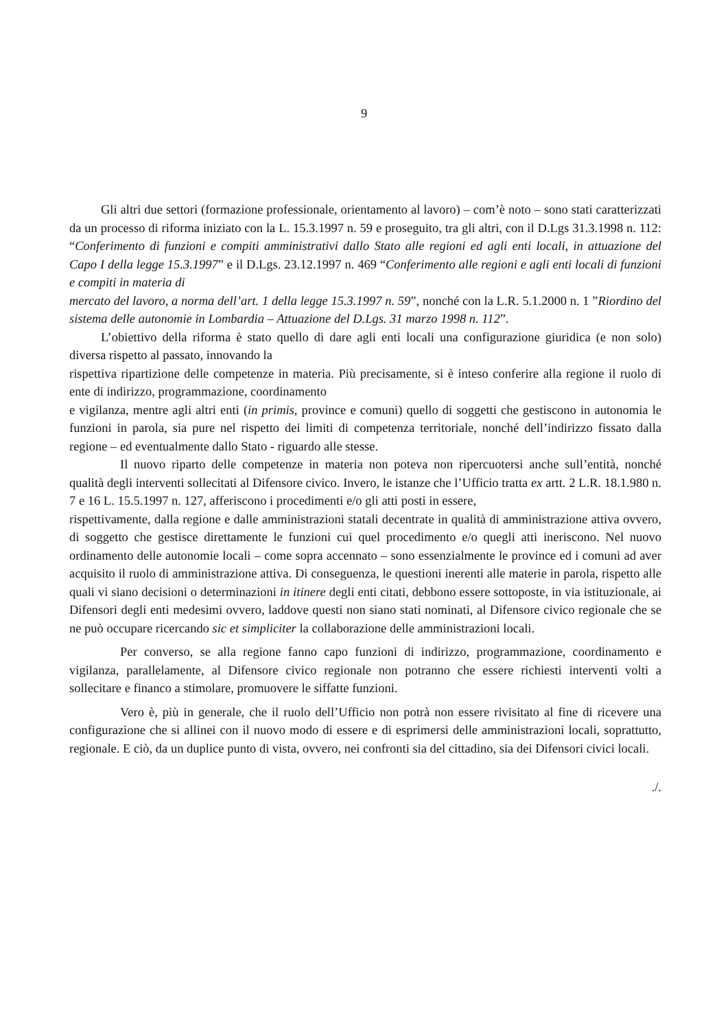9
Gli altri due settori (formazione professionale, orientamento al lavoro) – com’è noto – sono stati caratterizzati da un processo di riforma iniziato con la L. 15.3.1997 n. 59 e proseguito, tra gli altri, con il D.Lgs 31.3.1998 n. 112: “Conferimento di funzioni e compiti amministrativi dallo Stato alle regioni ed agli enti locali, in attuazione del Capo I della legge 15.3.1997” e il D.Lgs. 23.12.1997 n. 469 “Conferimento alle regioni e agli enti locali di funzioni e compiti in materia di
mercato del lavoro, a norma dell’art. 1 della legge 15.3.1997 n. 59”, nonché con la L.R. 5.1.2000 n. 1 ”Riordino del sistema delle autonomie in Lombardia – Attuazione del D.Lgs. 31 marzo 1998 n. 112”.
L’obiettivo della riforma è stato quello di dare agli enti locali una configurazione giuridica (e non solo) diversa rispetto al passato, innovando la
rispettiva ripartizione delle competenze in materia. Più precisamente, si è inteso conferire alla regione il ruolo di ente di indirizzo, programmazione, coordinamento
e vigilanza, mentre agli altri enti (in primis, province e comuni) quello di soggetti che gestiscono in autonomia le funzioni in parola, sia pure nel rispetto dei limiti di competenza territoriale, nonché dell’indirizzo fissato dalla regione – ed eventualmente dallo Stato - riguardo alle stesse.
Il nuovo riparto delle competenze in materia non poteva non ripercuotersi anche sull’entità, nonché qualità degli interventi sollecitati al Difensore civico. Invero, le istanze che l’Ufficio tratta ex artt. 2 L.R. 18.1.980 n. 7 e 16 L. 15.5.1997 n. 127, afferiscono i procedimenti e/o gli atti posti in essere,
rispettivamente, dalla regione e dalle amministrazioni statali decentrate in qualità di amministrazione attiva ovvero, di soggetto che gestisce direttamente le funzioni cui quel procedimento e/o quegli atti ineriscono. Nel nuovo ordinamento delle autonomie locali – come sopra accennato – sono essenzialmente le province ed i comuni ad aver acquisito il ruolo di amministrazione attiva. Di conseguenza, le questioni inerenti alle materie in parola, rispetto alle quali vi siano decisioni o determinazioni in itinere degli enti citati, debbono essere sottoposte, in via istituzionale, ai Difensori degli enti medesimi ovvero, laddove questi non siano stati nominati, al Difensore civico regionale che se ne può occupare ricercando sic et simpliciter la collaborazione delle amministrazioni locali.
Per converso, se alla regione fanno capo funzioni di indirizzo, programmazione, coordinamento e vigilanza, parallelamente, al Difensore civico regionale non potranno che essere richiesti interventi volti a sollecitare e financo a stimolare, promuovere le siffatte funzioni.
Vero è, più in generale, che il ruolo dell’Ufficio non potrà non essere rivisitato al fine di ricevere una configurazione che si allinei con il nuovo modo di essere e di esprimersi delle amministrazioni locali, soprattutto, regionale. E ciò, da un duplice punto di vista, ovvero, nei confronti sia del cittadino, sia dei Difensori civici locali.
./.